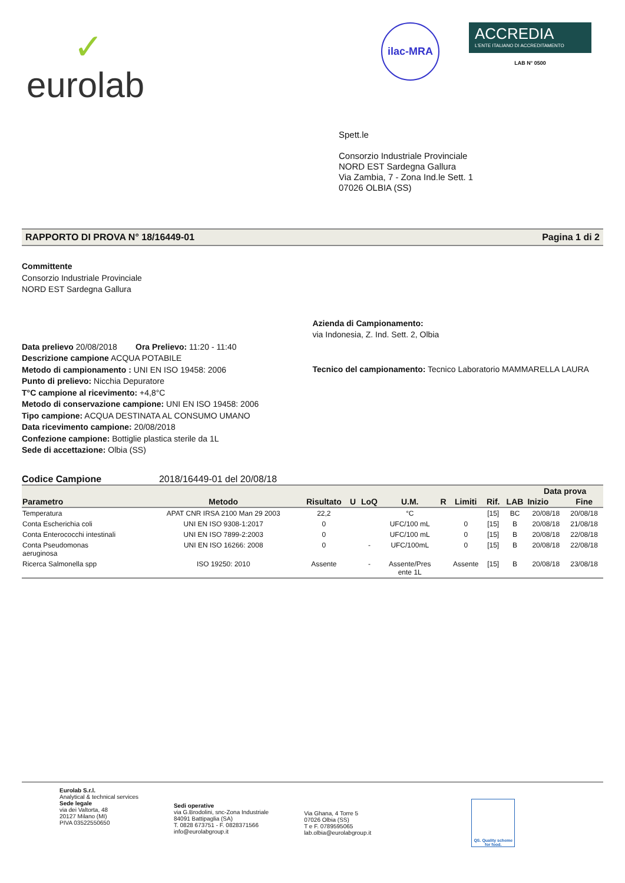✓
eurolab
ilac-MRA
ACCREDIA
L'ENTE ITALIANO DI ACCREDITAMENTO
LAB N° 0500
Spett.le
Consorzio Industriale Provinciale
NORD EST Sardegna Gallura
Via Zambia, 7 - Zona Ind.le Sett. 1
07026 OLBIA (SS)
RAPPORTO DI PROVA N° 18/16449-01 Pagina 1 di 2
Committente
Consorzio Industriale Provinciale
NORD EST Sardegna Gallura
Data prelievo 20/08/2018 Ora Prelievo: 11:20 - 11:40
Descrizione campione ACQUA POTABILE
Metodo di campionamento : UNI EN ISO 19458: 2006
Punto di prelievo: Nicchia Depuratore
T°C campione al ricevimento: +4,8°C
Metodo di conservazione campione: UNI EN ISO 19458: 2006
Tipo campione: ACQUA DESTINATA AL CONSUMO UMANO
Data ricevimento campione: 20/08/2018
Confezione campione: Bottiglie plastica sterile da 1L
Sede di accettazione: Olbia (SS)
Azienda di Campionamento:
via Indonesia, Z. Ind. Sett. 2, Olbia
Tecnico del campionamento: Tecnico Laboratorio MAMMARELLA LAURA
Codice Campione 2018/16449-01 del 20/08/18
| Parametro | Metodo | Risultato | U | LoQ | U.M. | R | Limiti | Rif. | LAB | Data prova | |
| --- | --- | --- | --- | --- | --- | --- | --- | --- | --- | --- | --- |
| | | | | | | | | | | Inizio | Fine |
| Temperatura | APAT CNR IRSA 2100 Man 29 2003 | 22,2 | | | °C | | | [15] | BC | 20/08/18 | 20/08/18 |
| Conta Escherichia coli | UNI EN ISO 9308-1:2017 | 0 | | | UFC/100 mL | | 0 | [15] | B | 20/08/18 | 21/08/18 |
| Conta Enterococchi intestinali | UNI EN ISO 7899-2:2003 | 0 | | | UFC/100 mL | | 0 | [15] | B | 20/08/18 | 22/08/18 |
| Conta Pseudomonas aeruginosa | UNI EN ISO 16266: 2008 | 0 | | - | UFC/100mL | | 0 | [15] | B | 20/08/18 | 22/08/18 |
| Ricerca Salmonella spp | ISO 19250: 2010 | Assente | | - | Assente/Pres ente 1L | | Assente | [15] | B | 20/08/18 | 23/08/18 |
Eurolab S.r.l.
Analytical & technical services
Sede legale
via dei Valtorta, 48
20127 Milano (MI)
PIVA 03522550650
Sedi operative
via G.Brodolini, snc-Zona Industriale
84091 Battipaglia (SA)
T. 0828 673751 - F. 0828371566
info@eurolabgroup.it
Via Ghana, 4 Torre 5
07026 Olbia (SS)
T e F. 0789595065
lab.olbia@eurolabgroup.it
QS. Quality scheme for food.